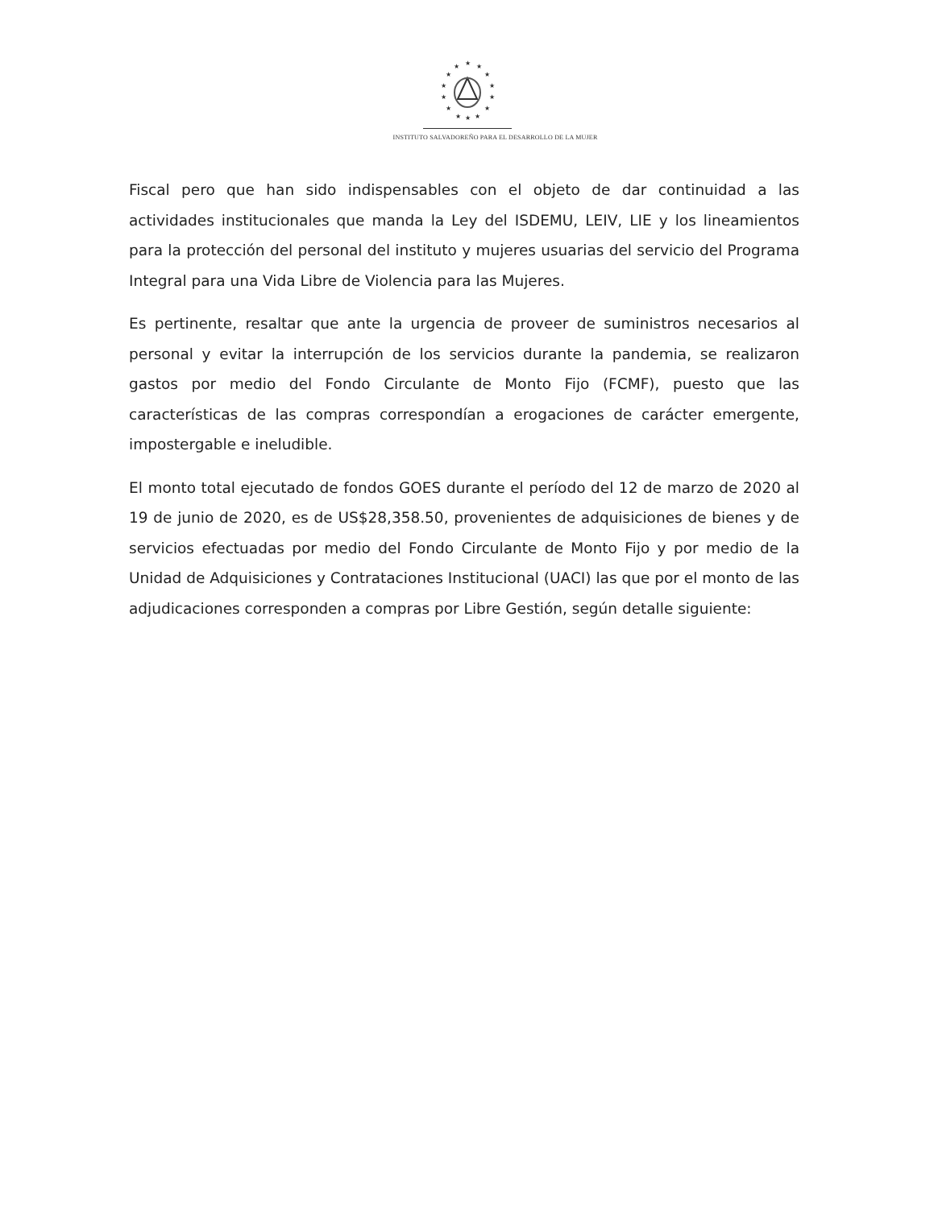★
★
★
★
★
★
★
★
★
★
★
★
★
★
INSTITUTO SALVADOREÑO PARA EL DESARROLLO DE LA MUJER
Fiscal pero que han sido indispensables con el objeto de dar continuidad a las actividades institucionales que manda la Ley del ISDEMU, LEIV, LIE y los lineamientos para la protección del personal del instituto y mujeres usuarias del servicio del Programa Integral para una Vida Libre de Violencia para las Mujeres.
Es pertinente, resaltar que ante la urgencia de proveer de suministros necesarios al personal y evitar la interrupción de los servicios durante la pandemia, se realizaron gastos por medio del Fondo Circulante de Monto Fijo (FCMF), puesto que las características de las compras correspondían a erogaciones de carácter emergente, impostergable e ineludible.
El monto total ejecutado de fondos GOES durante el período del 12 de marzo de 2020 al 19 de junio de 2020, es de US$28,358.50, provenientes de adquisiciones de bienes y de servicios efectuadas por medio del Fondo Circulante de Monto Fijo y por medio de la Unidad de Adquisiciones y Contrataciones Institucional (UACI) las que por el monto de las adjudicaciones corresponden a compras por Libre Gestión, según detalle siguiente: